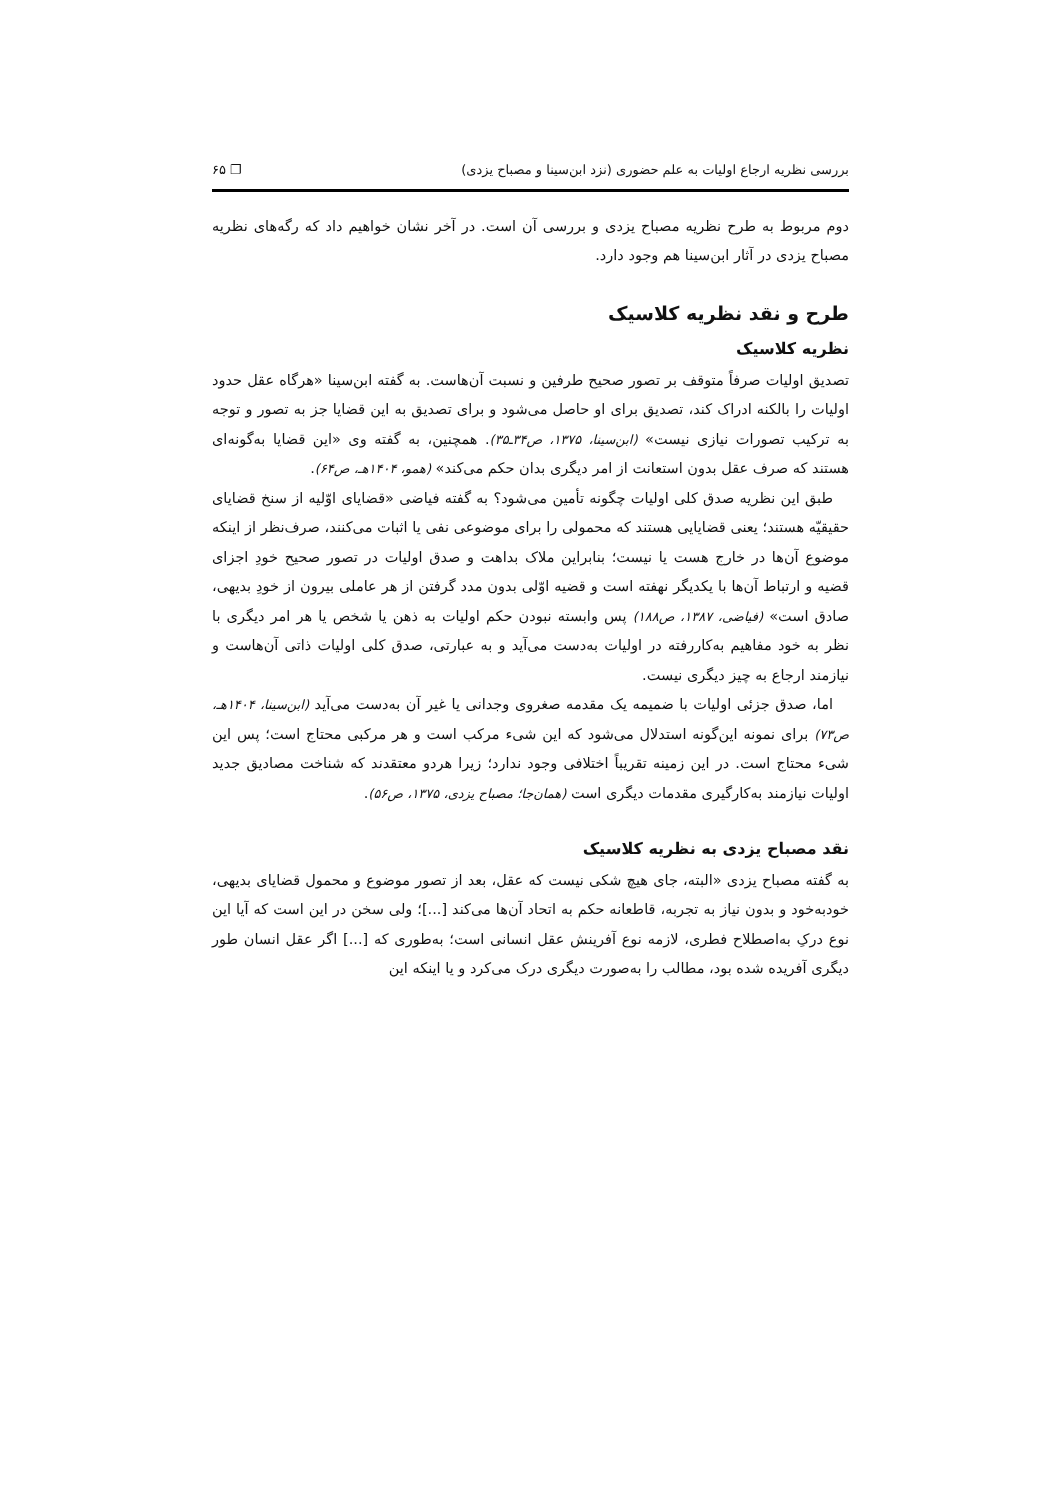بررسی نظریه ارجاع اولیات به علم حضوری (نزد ابن‌سینا و مصباح یزدی) ❐ ۶۵
دوم مربوط به طرح نظریه مصباح یزدی و بررسی آن است. در آخر نشان خواهیم داد که رگه‌های نظریه مصباح یزدی در آثار ابن‌سینا هم وجود دارد.
طرح و نقد نظریه کلاسیک
نظریه کلاسیک
تصدیق اولیات صرفاً متوقف بر تصور صحیح طرفین و نسبت آن‌هاست. به گفته ابن‌سینا «هرگاه عقل حدود اولیات را بالکنه ادراک کند، تصدیق برای او حاصل می‌شود و برای تصدیق به این قضایا جز به تصور و توجه به ترکیب تصورات نیازی نیست» (ابن‌سینا، ۱۳۷۵، ص۳۴ـ۳۵). همچنین، به گفته وی «این قضایا به‌گونه‌ای هستند که صرف عقل بدون استعانت از امر دیگری بدان حکم می‌کند» (همو، ۱۴۰۴هـ، ص۶۴).
طبق این نظریه صدق کلی اولیات چگونه تأمین می‌شود؟ به گفته فیاضی «قضایای اوّلیه از سنخ قضایای حقیقیّه هستند؛ یعنی قضایایی هستند که محمولی را برای موضوعی نفی یا اثبات می‌کنند، صرف‌نظر از اینکه موضوع آن‌ها در خارج هست یا نیست؛ بنابراین ملاک بداهت و صدق اولیات در تصور صحیح خودِ اجزای قضیه و ارتباط آن‌ها با یکدیگر نهفته است و قضیه اوّلی بدون مدد گرفتن از هر عاملی بیرون از خودِ بدیهی، صادق است» (فیاضی، ۱۳۸۷، ص۱۸۸) پس وابسته نبودن حکم اولیات به ذهن یا شخص یا هر امر دیگری با نظر به خود مفاهیم به‌کاررفته در اولیات به‌دست می‌آید و به عبارتی، صدق کلی اولیات ذاتی آن‌هاست و نیازمند ارجاع به چیز دیگری نیست.
اما، صدق جزئی اولیات با ضمیمه یک مقدمه صغروی وجدانی یا غیر آن به‌دست می‌آید (ابن‌سینا، ۱۴۰۴هـ، ص۷۳) برای نمونه این‌گونه استدلال می‌شود که این شیء مرکب است و هر مرکبی محتاج است؛ پس این شیء محتاج است. در این زمینه تقریباً اختلافی وجود ندارد؛ زیرا هردو معتقدند که شناخت مصادیق جدید اولیات نیازمند به‌کارگیری مقدمات دیگری است (همان‌جا؛ مصباح یزدی، ۱۳۷۵، ص۵۶).
نقد مصباح یزدی به نظریه کلاسیک
به گفته مصباح یزدی «البته، جای هیچ شکی نیست که عقل، بعد از تصور موضوع و محمول قضایای بدیهی، خودبه‌خود و بدون نیاز به تجربه، قاطعانه حکم به اتحاد آن‌ها می‌کند [...]؛ ولی سخن در این است که آیا این نوع درکِ به‌اصطلاح فطری، لازمه نوع آفرینش عقل انسانی است؛ به‌طوری که [...] اگر عقل انسان طور دیگری آفریده شده بود، مطالب را به‌صورت دیگری درک می‌کرد و یا اینکه این